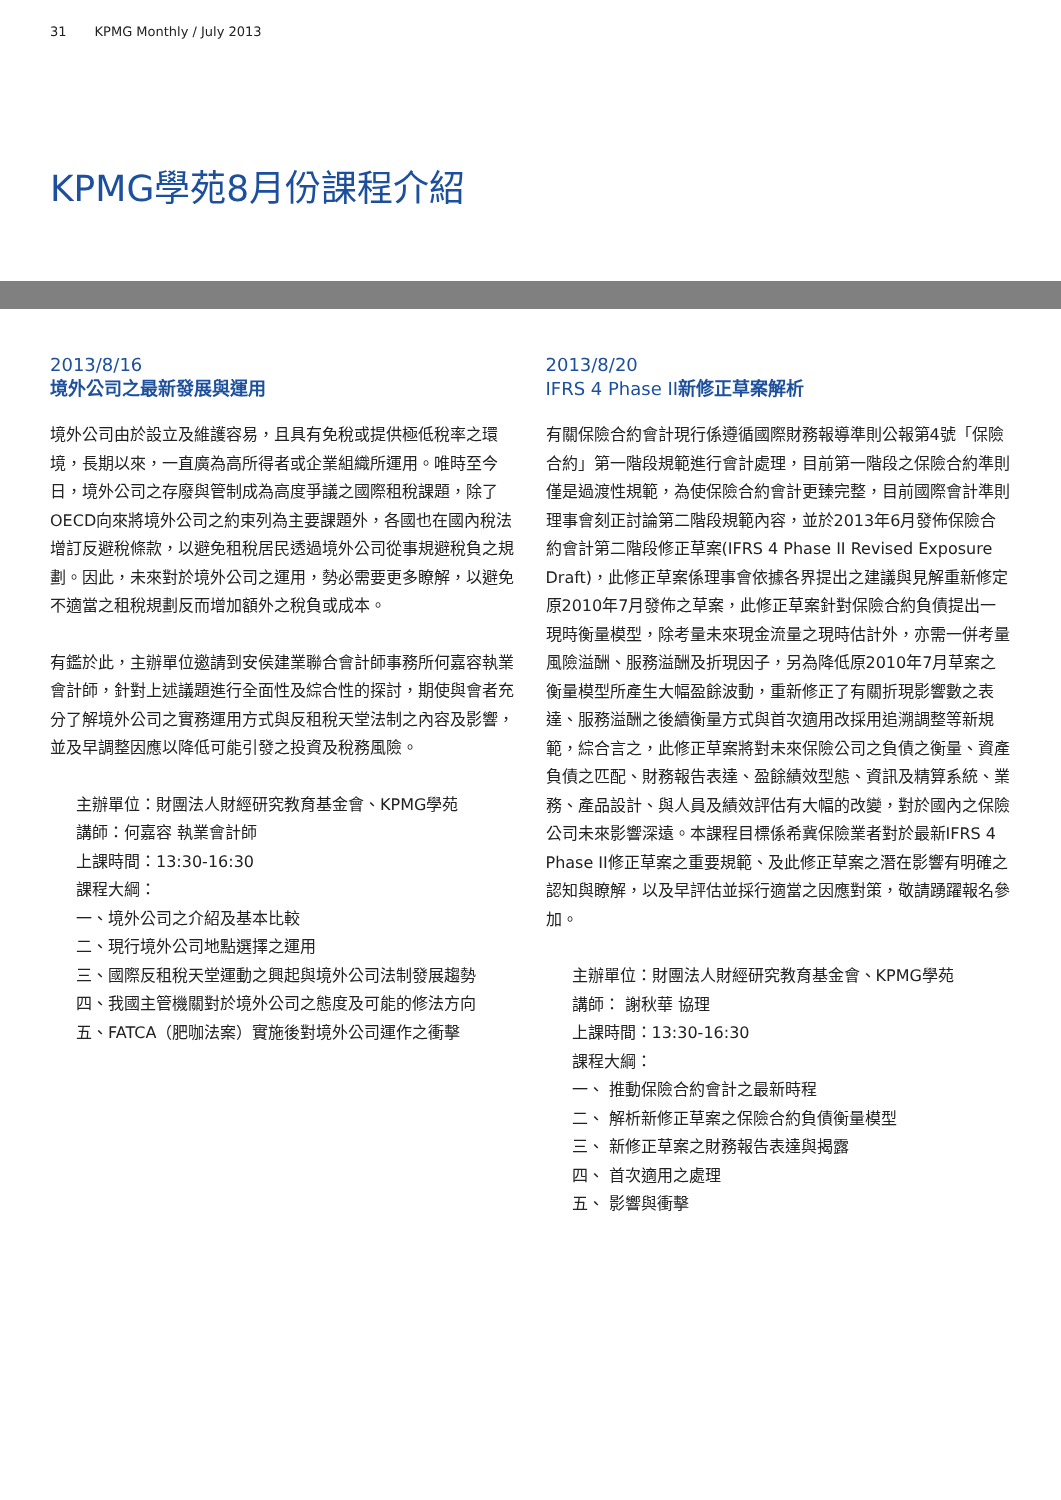31 KPMG Monthly / July 2013
KPMG學苑8月份課程介紹
2013/8/16
境外公司之最新發展與運用
境外公司由於設立及維護容易，且具有免稅或提供極低稅率之環境，長期以來，一直廣為高所得者或企業組織所運用。唯時至今日，境外公司之存廢與管制成為高度爭議之國際租稅課題，除了OECD向來將境外公司之約束列為主要課題外，各國也在國內稅法增訂反避稅條款，以避免租稅居民透過境外公司從事規避稅負之規劃。因此，未來對於境外公司之運用，勢必需要更多瞭解，以避免不適當之租稅規劃反而增加額外之稅負或成本。
有鑑於此，主辦單位邀請到安侯建業聯合會計師事務所何嘉容執業會計師，針對上述議題進行全面性及綜合性的探討，期使與會者充分了解境外公司之實務運用方式與反租稅天堂法制之內容及影響，並及早調整因應以降低可能引發之投資及稅務風險。
主辦單位：財團法人財經研究教育基金會、KPMG學苑
講師：何嘉容 執業會計師
上課時間：13:30-16:30
課程大綱：
一、境外公司之介紹及基本比較
二、現行境外公司地點選擇之運用
三、國際反租稅天堂運動之興起與境外公司法制發展趨勢
四、我國主管機關對於境外公司之態度及可能的修法方向
五、FATCA（肥咖法案）實施後對境外公司運作之衝擊
2013/8/20
IFRS 4 Phase II新修正草案解析
有關保險合約會計現行係遵循國際財務報導準則公報第4號「保險合約」第一階段規範進行會計處理，目前第一階段之保險合約準則僅是過渡性規範，為使保險合約會計更臻完整，目前國際會計準則理事會刻正討論第二階段規範內容，並於2013年6月發佈保險合約會計第二階段修正草案(IFRS 4 Phase II Revised Exposure Draft)，此修正草案係理事會依據各界提出之建議與見解重新修定原2010年7月發佈之草案，此修正草案針對保險合約負債提出一現時衡量模型，除考量未來現金流量之現時估計外，亦需一併考量風險溢酬、服務溢酬及折現因子，另為降低原2010年7月草案之衡量模型所產生大幅盈餘波動，重新修正了有關折現影響數之表達、服務溢酬之後續衡量方式與首次適用改採用追溯調整等新規範，綜合言之，此修正草案將對未來保險公司之負債之衡量、資產負債之匹配、財務報告表達、盈餘績效型態、資訊及精算系統、業務、產品設計、與人員及績效評估有大幅的改變，對於國內之保險公司未來影響深遠。本課程目標係希冀保險業者對於最新IFRS 4 Phase II修正草案之重要規範、及此修正草案之潛在影響有明確之認知與瞭解，以及早評估並採行適當之因應對策，敬請踴躍報名參加。
主辦單位：財團法人財經研究教育基金會、KPMG學苑
講師： 謝秋華 協理
上課時間：13:30-16:30
課程大綱：
一、 推動保險合約會計之最新時程
二、 解析新修正草案之保險合約負債衡量模型
三、 新修正草案之財務報告表達與揭露
四、 首次適用之處理
五、 影響與衝擊